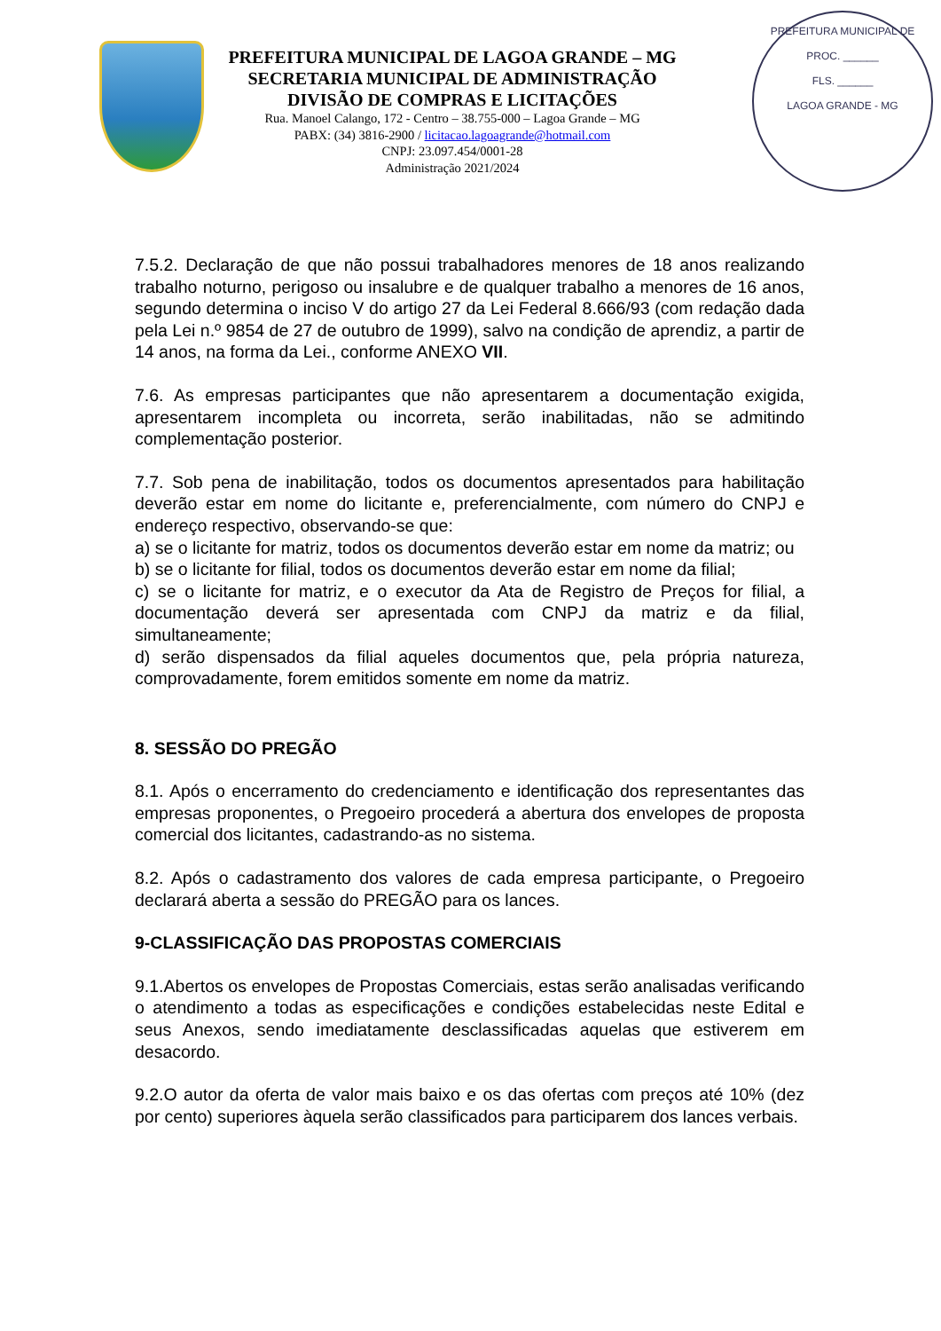PREFEITURA MUNICIPAL DE LAGOA GRANDE – MG
SECRETARIA MUNICIPAL DE ADMINISTRAÇÃO
DIVISÃO DE COMPRAS E LICITAÇÕES
Rua. Manoel Calango, 172 - Centro – 38.755-000 – Lagoa Grande – MG
PABX: (34) 3816-2900 / licitacao.lagoagrande@hotmail.com
CNPJ: 23.097.454/0001-28
Administração 2021/2024
PREFEITURA MUNICIPAL DE
PROC. ______
FLS. ______
LAGOA GRANDE - MG
7.5.2. Declaração de que não possui trabalhadores menores de 18 anos realizando trabalho noturno, perigoso ou insalubre e de qualquer trabalho a menores de 16 anos, segundo determina o inciso V do artigo 27 da Lei Federal 8.666/93 (com redação dada pela Lei n.º 9854 de 27 de outubro de 1999), salvo na condição de aprendiz, a partir de 14 anos, na forma da Lei., conforme ANEXO VII.
7.6. As empresas participantes que não apresentarem a documentação exigida, apresentarem incompleta ou incorreta, serão inabilitadas, não se admitindo complementação posterior.
7.7. Sob pena de inabilitação, todos os documentos apresentados para habilitação deverão estar em nome do licitante e, preferencialmente, com número do CNPJ e endereço respectivo, observando-se que:
a) se o licitante for matriz, todos os documentos deverão estar em nome da matriz; ou
b) se o licitante for filial, todos os documentos deverão estar em nome da filial;
c) se o licitante for matriz, e o executor da Ata de Registro de Preços for filial, a documentação deverá ser apresentada com CNPJ da matriz e da filial, simultaneamente;
d) serão dispensados da filial aqueles documentos que, pela própria natureza, comprovadamente, forem emitidos somente em nome da matriz.
8. SESSÃO DO PREGÃO
8.1. Após o encerramento do credenciamento e identificação dos representantes das empresas proponentes, o Pregoeiro procederá a abertura dos envelopes de proposta comercial dos licitantes, cadastrando-as no sistema.
8.2. Após o cadastramento dos valores de cada empresa participante, o Pregoeiro declarará aberta a sessão do PREGÃO para os lances.
9-CLASSIFICAÇÃO DAS PROPOSTAS COMERCIAIS
9.1.Abertos os envelopes de Propostas Comerciais, estas serão analisadas verificando o atendimento a todas as especificações e condições estabelecidas neste Edital e seus Anexos, sendo imediatamente desclassificadas aquelas que estiverem em desacordo.
9.2.O autor da oferta de valor mais baixo e os das ofertas com preços até 10% (dez por cento) superiores àquela serão classificados para participarem dos lances verbais.